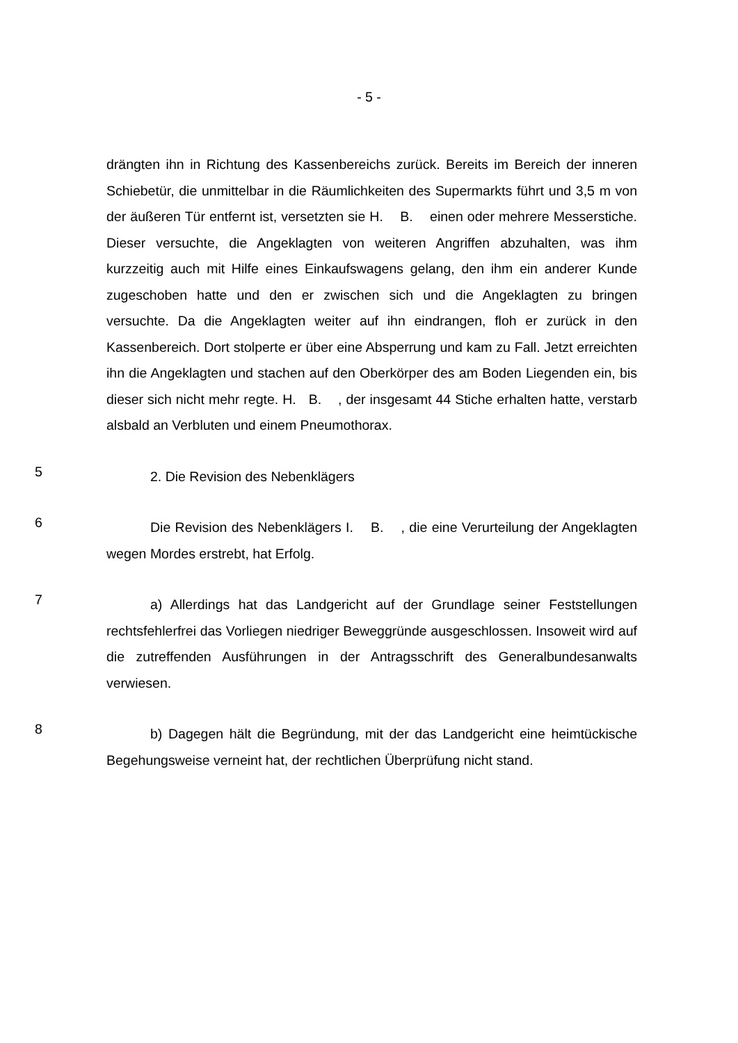- 5 -
drängten ihn in Richtung des Kassenbereichs zurück. Bereits im Bereich der inneren Schiebetür, die unmittelbar in die Räumlichkeiten des Supermarkts führt und 3,5 m von der äußeren Tür entfernt ist, versetzten sie H. B. einen oder mehrere Messerstiche. Dieser versuchte, die Angeklagten von weiteren Angriffen abzuhalten, was ihm kurzzeitig auch mit Hilfe eines Einkaufswagens gelang, den ihm ein anderer Kunde zugeschoben hatte und den er zwischen sich und die Angeklagten zu bringen versuchte. Da die Angeklagten weiter auf ihn eindrangen, floh er zurück in den Kassenbereich. Dort stolperte er über eine Absperrung und kam zu Fall. Jetzt erreichten ihn die Angeklagten und stachen auf den Oberkörper des am Boden Liegenden ein, bis dieser sich nicht mehr regte. H. B. , der insgesamt 44 Stiche erhalten hatte, verstarb alsbald an Verbluten und einem Pneumothorax.
5
2. Die Revision des Nebenklägers
6
Die Revision des Nebenklägers I. B. , die eine Verurteilung der Angeklagten wegen Mordes erstrebt, hat Erfolg.
7
a) Allerdings hat das Landgericht auf der Grundlage seiner Feststellungen rechtsfehlerfrei das Vorliegen niedriger Beweggründe ausgeschlossen. Insoweit wird auf die zutreffenden Ausführungen in der Antragsschrift des Generalbundesanwalts verwiesen.
8
b) Dagegen hält die Begründung, mit der das Landgericht eine heimtückische Begehungsweise verneint hat, der rechtlichen Überprüfung nicht stand.